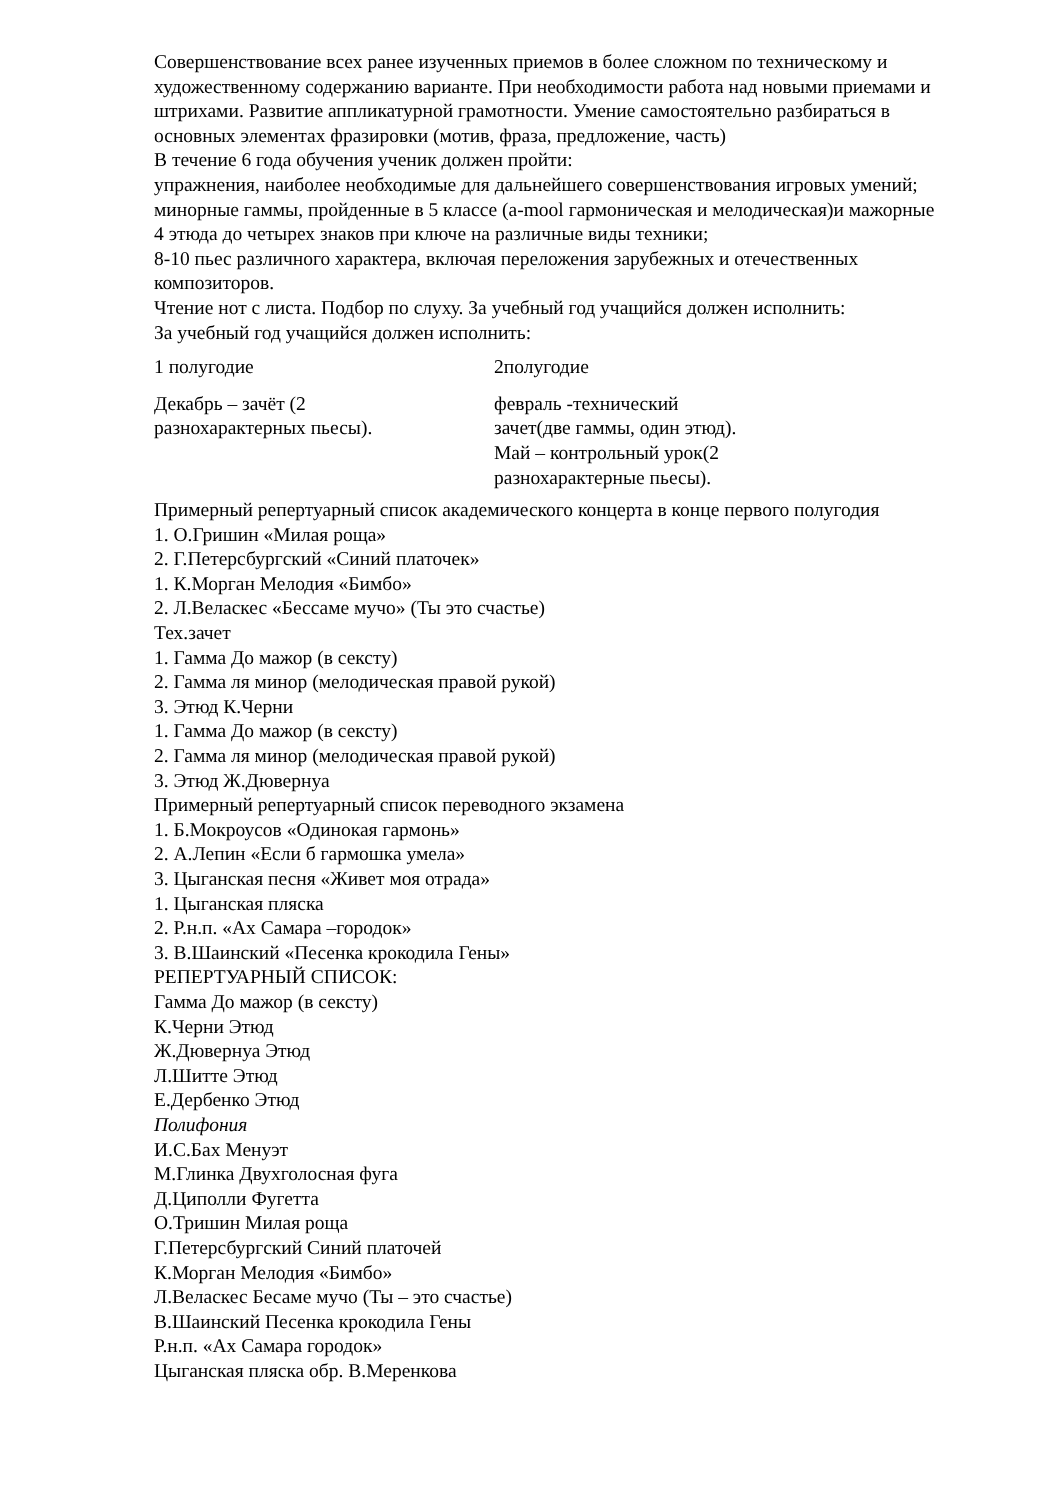Совершенствование всех ранее изученных приемов в более сложном по техническому и художественному содержанию варианте. При необходимости работа над новыми приемами и штрихами. Развитие аппликатурной грамотности. Умение самостоятельно разбираться в основных элементах фразировки (мотив, фраза, предложение, часть)
В течение 6 года обучения ученик должен пройти:
упражнения, наиболее необходимые для дальнейшего совершенствования игровых умений;
минорные гаммы, пройденные в 5 классе (a-mool гармоническая и мелодическая)и мажорные
4 этюда до четырех знаков при ключе на различные виды техники;
8-10 пьес различного характера, включая переложения зарубежных и отечественных композиторов.
Чтение нот с листа. Подбор по слуху. За учебный год учащийся должен исполнить:
За учебный год учащийся должен исполнить:
| 1 полугодие | 2полугодие |
| Декабрь – зачёт (2 разнохарактерных пьесы). | февраль -технический зачет(две гаммы, один этюд). Май – контрольный урок(2 разнохарактерные пьесы). |
Примерный репертуарный список академического концерта в конце первого полугодия
1. О.Гришин «Милая роща»
2. Г.Петерсбургский «Синий платочек»
1. К.Морган Мелодия «Бимбо»
2. Л.Веласкес «Бессаме мучо» (Ты это счастье)
Тех.зачет
1. Гамма До мажор (в сексту)
2. Гамма ля минор (мелодическая правой рукой)
3. Этюд К.Черни
1. Гамма До мажор (в сексту)
2. Гамма ля минор (мелодическая правой рукой)
3. Этюд Ж.Дювернуа
Примерный репертуарный список переводного экзамена
1. Б.Мокроусов «Одинокая гармонь»
2. А.Лепин «Если б гармошка умела»
3. Цыганская песня «Живет моя отрада»
1. Цыганская пляска
2. Р.н.п. «Ах Самара –городок»
3. В.Шаинский «Песенка крокодила Гены»
РЕПЕРТУАРНЫЙ СПИСОК:
Гамма До мажор (в сексту)
К.Черни Этюд
Ж.Дювернуа Этюд
Л.Шитте Этюд
Е.Дербенко Этюд
Полифония
И.С.Бах Менуэт
М.Глинка Двухголосная фуга
Д.Циполли Фугетта
О.Тришин Милая роща
Г.Петерсбургский Синий платочей
К.Морган Мелодия «Бимбо»
Л.Веласкес Бесаме мучо (Ты – это счастье)
В.Шаинский Песенка крокодила Гены
Р.н.п. «Ах Самара городок»
Цыганская пляска обр. В.Меренкова